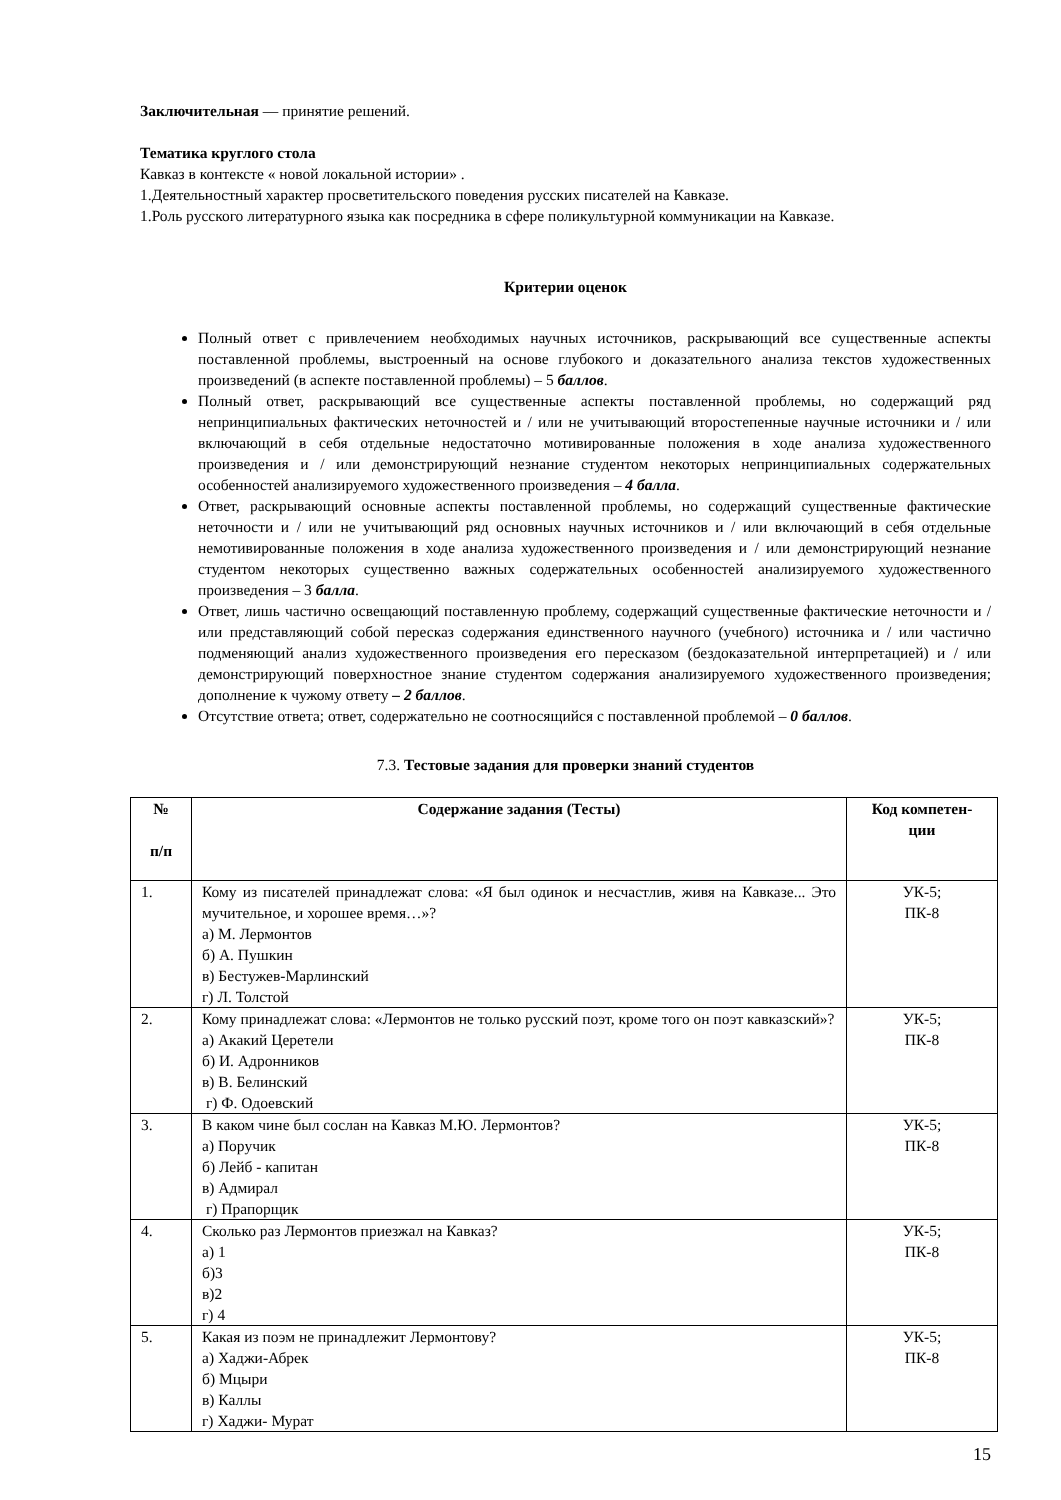Заключительная — принятие решений.
Тематика круглого стола
Кавказ в контексте « новой локальной истории» .
1.Деятельностный характер просветительского поведения русских писателей на Кавказе.
1.Роль русского литературного языка как посредника в сфере поликультурной коммуникации на Кавказе.
Критерии оценок
Полный ответ с привлечением необходимых научных источников, раскрывающий все существенные аспекты поставленной проблемы, выстроенный на основе глубокого и доказательного анализа текстов художественных произведений (в аспекте поставленной проблемы) – 5 баллов.
Полный ответ, раскрывающий все существенные аспекты поставленной проблемы, но содержащий ряд непринципиальных фактических неточностей и / или не учитывающий второстепенные научные источники и / или включающий в себя отдельные недостаточно мотивированные положения в ходе анализа художественного произведения и / или демонстрирующий незнание студентом некоторых непринципиальных содержательных особенностей анализируемого художественного произведения – 4 балла.
Ответ, раскрывающий основные аспекты поставленной проблемы, но содержащий существенные фактические неточности и / или не учитывающий ряд основных научных источников и / или включающий в себя отдельные немотивированные положения в ходе анализа художественного произведения и / или демонстрирующий незнание студентом некоторых существенно важных содержательных особенностей анализируемого художественного произведения – 3 балла.
Ответ, лишь частично освещающий поставленную проблему, содержащий существенные фактические неточности и / или представляющий собой пересказ содержания единственного научного (учебного) источника и / или частично подменяющий анализ художественного произведения его пересказом (бездоказательной интерпретацией) и / или демонстрирующий поверхностное знание студентом содержания анализируемого художественного произведения; дополнение к чужому ответу – 2 баллов.
Отсутствие ответа; ответ, содержательно не соотносящийся с поставленной проблемой – 0 баллов.
7.3. Тестовые задания для проверки знаний студентов
| № п/п | Содержание задания (Тесты) | Код компетен- ции |
| --- | --- | --- |
| 1. | Кому из писателей принадлежат слова: «Я был одинок и несчастлив, живя на Кавказе... Это мучительное, и хорошее время…»? а) М. Лермонтов б) А. Пушкин в) Бестужев-Марлинский г) Л. Толстой | УК-5; ПК-8 |
| 2. | Кому принадлежат слова: «Лермонтов не только русский поэт, кроме того он поэт кавказский»? а) Акакий Церетели б) И. Адронников в) В. Белинский г) Ф. Одоевский | УК-5; ПК-8 |
| 3. | В каком чине был сослан на Кавказ М.Ю. Лермонтов? а) Поручик б) Лейб - капитан в) Адмирал г) Прапорщик | УК-5; ПК-8 |
| 4. | Сколько раз Лермонтов приезжал на Кавказ? а) 1 б)3 в)2 г) 4 | УК-5; ПК-8 |
| 5. | Какая из поэм не принадлежит Лермонтову? а) Хаджи-Абрек б) Мцыри в) Каллы г) Хаджи- Мурат | УК-5; ПК-8 |
15